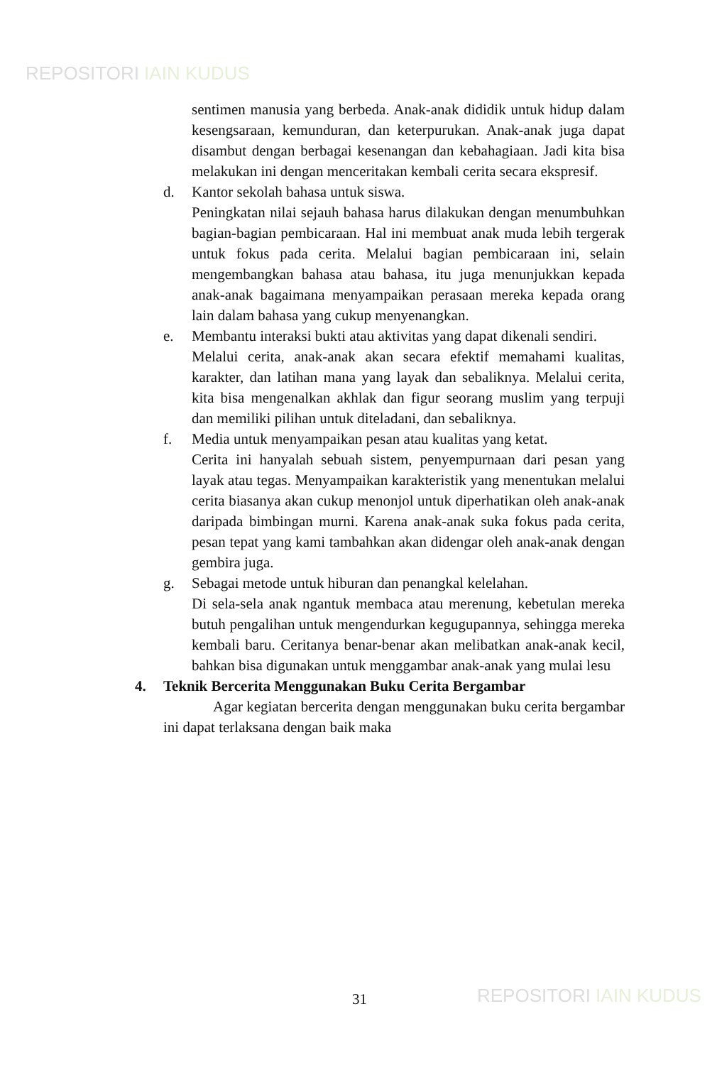REPOSITORI IAIN KUDUS
sentimen manusia yang berbeda. Anak-anak dididik untuk hidup dalam kesengsaraan, kemunduran, dan keterpurukan. Anak-anak juga dapat disambut dengan berbagai kesenangan dan kebahagiaan. Jadi kita bisa melakukan ini dengan menceritakan kembali cerita secara ekspresif.
d. Kantor sekolah bahasa untuk siswa.
Peningkatan nilai sejauh bahasa harus dilakukan dengan menumbuhkan bagian-bagian pembicaraan. Hal ini membuat anak muda lebih tergerak untuk fokus pada cerita. Melalui bagian pembicaraan ini, selain mengembangkan bahasa atau bahasa, itu juga menunjukkan kepada anak-anak bagaimana menyampaikan perasaan mereka kepada orang lain dalam bahasa yang cukup menyenangkan.
e. Membantu interaksi bukti atau aktivitas yang dapat dikenali sendiri.
Melalui cerita, anak-anak akan secara efektif memahami kualitas, karakter, dan latihan mana yang layak dan sebaliknya. Melalui cerita, kita bisa mengenalkan akhlak dan figur seorang muslim yang terpuji dan memiliki pilihan untuk diteladani, dan sebaliknya.
f. Media untuk menyampaikan pesan atau kualitas yang ketat.
Cerita ini hanyalah sebuah sistem, penyempurnaan dari pesan yang layak atau tegas. Menyampaikan karakteristik yang menentukan melalui cerita biasanya akan cukup menonjol untuk diperhatikan oleh anak-anak daripada bimbingan murni. Karena anak-anak suka fokus pada cerita, pesan tepat yang kami tambahkan akan didengar oleh anak-anak dengan gembira juga.
g. Sebagai metode untuk hiburan dan penangkal kelelahan.
Di sela-sela anak ngantuk membaca atau merenung, kebetulan mereka butuh pengalihan untuk mengendurkan kegugupannya, sehingga mereka kembali baru. Ceritanya benar-benar akan melibatkan anak-anak kecil, bahkan bisa digunakan untuk menggambar anak-anak yang mulai lesu
4. Teknik Bercerita Menggunakan Buku Cerita Bergambar
Agar kegiatan bercerita dengan menggunakan buku cerita bergambar ini dapat terlaksana dengan baik maka
31 REPOSITORI IAIN KUDUS